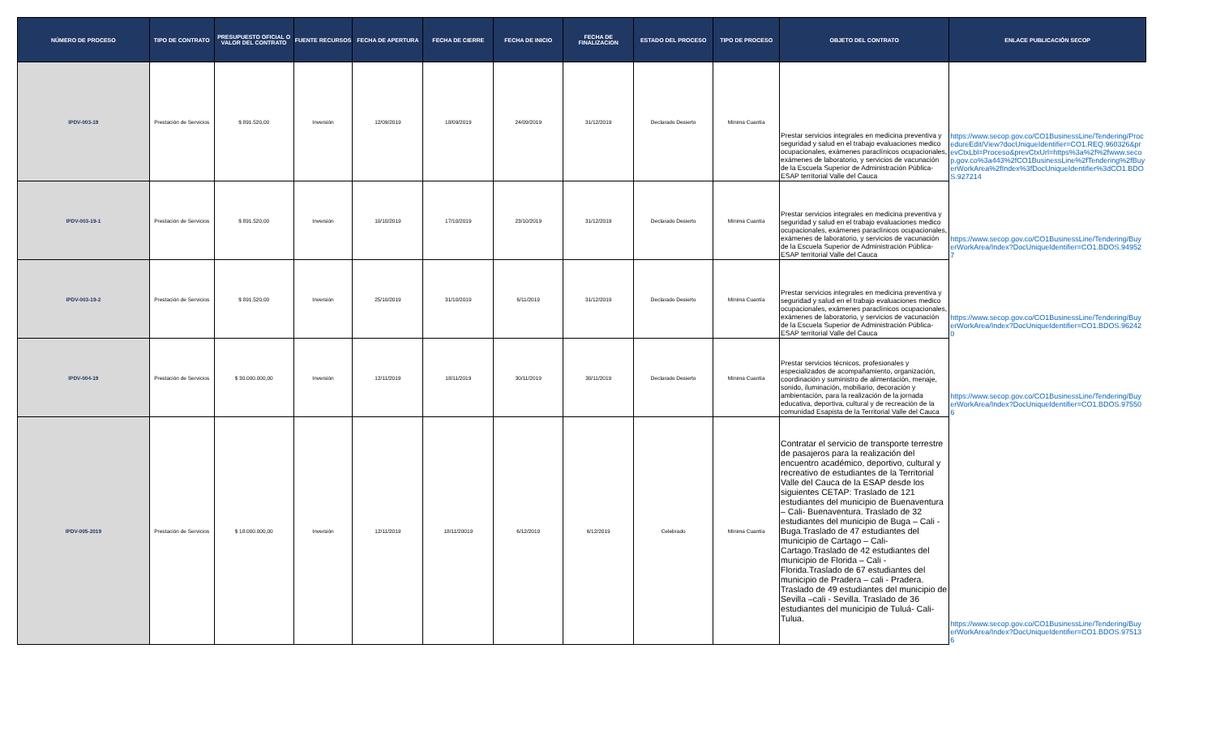| NÚMERO DE PROCESO | TIPO DE CONTRATO | PRESUPUESTO OFICIAL O VALOR DEL CONTRATO | FUENTE RECURSOS | FECHA DE APERTURA | FECHA DE CIERRE | FECHA DE INICIO | FECHA DE FINALIZACION | ESTADO DEL PROCESO | TIPO DE PROCESO | OBJETO DEL CONTRATO | ENLACE PUBLICACIÓN SECOP |
| --- | --- | --- | --- | --- | --- | --- | --- | --- | --- | --- | --- |
| IPDV-003-19 | Prestación de Servicios | $ 891.520,00 | Inversión | 12/09/2019 | 18/09/2019 | 24/09/2019 | 31/12/2019 | Declarado Desierto | Mínima Cuantía | Prestar servicios integrales en medicina preventiva y seguridad y salud en el trabajo evaluaciones medico ocupacionales, exámenes paraclínicos ocupacionales, exámenes de laboratorio, y servicios de vacunación de la Escuela Superior de Administración Pública- ESAP territorial Valle del Cauca | https://www.secop.gov.co/CO1BusinessLine/Tendering/ProcedureEdit/View?docUniqueIdentifier=CO1.REQ.960326&prevCtxLbl=Proceso&prevCtxUrl=https%3a%2f%2fwww.secop.gov.co%3a443%2fCO1BusinessLine%2fTendering%2fBuyerWorkArea%2fIndex%3fDocUniqueIdentifier%3dCO1.BDOS.927214 |
| IPDV-003-19-1 | Prestación de Servicios | $ 891.520,00 | Inversión | 10/10/2019 | 17/10/2019 | 23/10/2019 | 31/12/2019 | Declarado Desierto | Mínima Cuantía | Prestar servicios integrales en medicina preventiva y seguridad y salud en el trabajo evaluaciones medico ocupacionales, exámenes paraclínicos ocupacionales, exámenes de laboratorio, y servicios de vacunación de la Escuela Superior de Administración Pública- ESAP territorial Valle del Cauca | https://www.secop.gov.co/CO1BusinessLine/Tendering/BuyerWorkArea/Index?DocUniqueIdentifier=CO1.BDOS.949527 |
| IPDV-003-19-2 | Prestación de Servicios | $ 891.520,00 | Inversión | 25/10/2019 | 31/10/2019 | 6/11/2019 | 31/12/2019 | Declarado Desierto | Mínima Cuantía | Prestar servicios integrales en medicina preventiva y seguridad y salud en el trabajo evaluaciones medico ocupacionales, exámenes paraclínicos ocupacionales, exámenes de laboratorio, y servicios de vacunación de la Escuela Superior de Administración Pública- ESAP territorial Valle del Cauca | https://www.secop.gov.co/CO1BusinessLine/Tendering/BuyerWorkArea/Index?DocUniqueIdentifier=CO1.BDOS.962420 |
| IPDV-004-19 | Prestación de Servicios | $ 30.000.000,00 | Inversión | 12/11/2019 | 18/11/2019 | 30/11/2019 | 30/11/2019 | Declarado Desierto | Mínima Cuantía | Prestar servicios técnicos, profesionales y especializados de acompañamiento, organización, coordinación y suministro de alimentación, menaje, sonido, iluminación, mobiliario, decoración y ambientación, para la realización de la jornada educativa, deportiva, cultural y de recreación de la comunidad Esapista de la Territorial Valle del Cauca | https://www.secop.gov.co/CO1BusinessLine/Tendering/BuyerWorkArea/Index?DocUniqueIdentifier=CO1.BDOS.975506 |
| IPDV-005-2019 | Prestación de Servicios | $ 18.000.000,00 | Inversión | 12/11/2019 | 18/11/20019 | 6/12/2019 | 6/12/2019 | Celebrado | Mínima Cuantía | Contratar el servicio de transporte terrestre de pasajeros para la realización del encuentro académico, deportivo, cultural y recreativo de estudiantes de la Territorial Valle del Cauca de la ESAP desde los siguientes CETAP: Traslado de 121 estudiantes del municipio de Buenaventura – Cali- Buenaventura. Traslado de 32 estudiantes del municipio de Buga – Cali - Buga.Traslado de 47 estudiantes del municipio de Cartago – Cali- Cartago.Traslado de 42 estudiantes del municipio de Florida – Cali - Florida.Traslado de 67 estudiantes del municipio de Pradera – cali - Pradera. Traslado de 49 estudiantes del municipio de Sevilla –cali - Sevilla. Traslado de 36 estudiantes del municipio de Tuluá- Cali- Tulua. | https://www.secop.gov.co/CO1BusinessLine/Tendering/BuyerWorkArea/Index?DocUniqueIdentifier=CO1.BDOS.975136 |